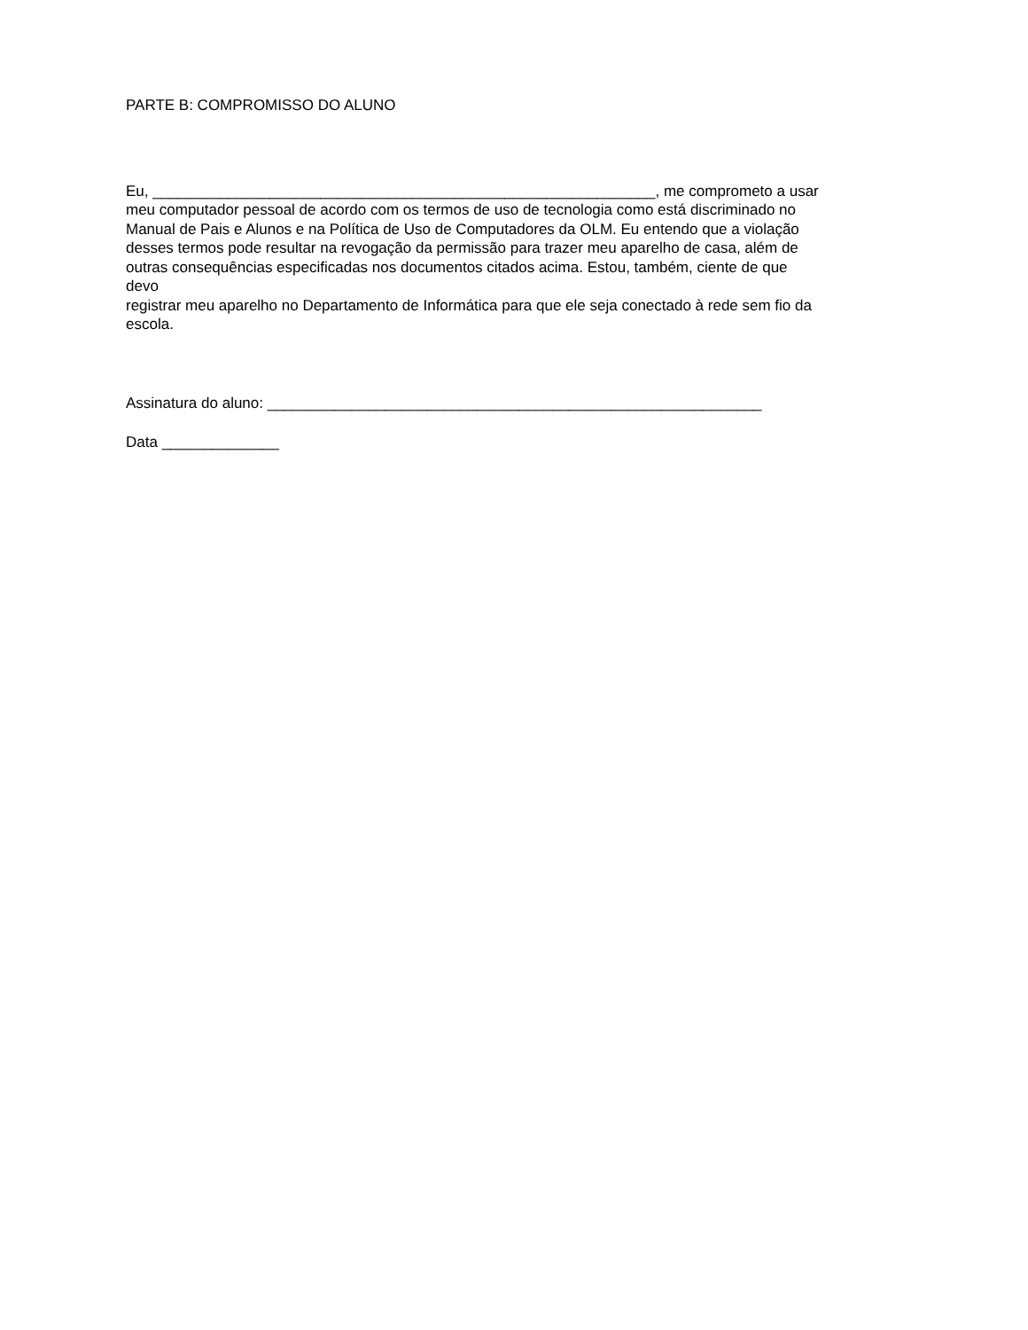PARTE B: COMPROMISSO DO ALUNO
Eu, ____________________________________________________________, me comprometo a usar
meu computador pessoal de acordo com os termos de uso de tecnologia como está discriminado no
Manual de Pais e Alunos e na Política de Uso de Computadores da OLM. Eu entendo que a violação
desses termos pode resultar na revogação da permissão para trazer meu aparelho de casa, além de
outras consequências especificadas nos documentos citados acima. Estou, também, ciente de que
devo
registrar meu aparelho no Departamento de Informática para que ele seja conectado à rede sem fio da
escola.
Assinatura do aluno: ___________________________________________________________
Data ______________